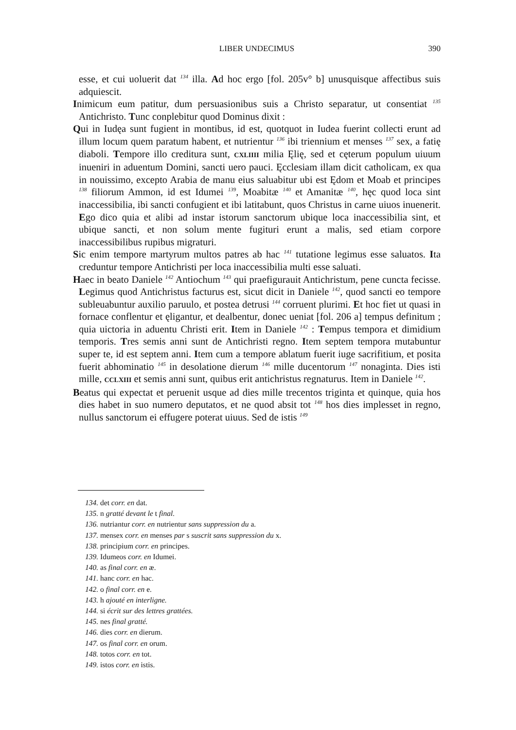LIBER UNDECIMUS
390
esse, et cui uoluerit dat <sup>134</sup> illa. Ad hoc ergo [fol. 205v° b] unusquisque affectibus suis adquiescit.
Inimicum eum patitur, dum persuasionibus suis a Christo separatur, ut consentiat <sup>135</sup> Antichristo. Tunc conplebitur quod Dominus dixit :
Qui in Iudęa sunt fugient in montibus, id est, quotquot in Iudea fuerint collecti erunt ad illum locum quem paratum habent, et nutrientur <sup>136</sup> ibi triennium et menses <sup>137</sup> sex, a fatię diaboli. Tempore illo creditura sunt, CXLIIII milia Ęlię, sed et cęterum populum uiuum inueniri in aduentum Domini, sancti uero pauci. Ęcclesiam illam dicit catholicam, ex qua in nouissimo, excepto Arabia de manu eius saluabitur ubi est Ędom et Moab et principes <sup>138</sup> filiorum Ammon, id est Idumei <sup>139</sup>, Moabitæ <sup>140</sup> et Amanitæ <sup>140</sup>, hęc quod loca sint inaccessibilia, ibi sancti confugient et ibi latitabunt, quos Christus in carne uiuos inuenerit. Ego dico quia et alibi ad instar istorum sanctorum ubique loca inaccessibilia sint, et ubique sancti, et non solum mente fugituri erunt a malis, sed etiam corpore inaccessibilibus rupibus migraturi.
Sic enim tempore martyrum multos patres ab hac <sup>141</sup> tutatione legimus esse saluatos. Ita creduntur tempore Antichristi per loca inaccessibilia multi esse saluati.
Haec in beato Daniele <sup>142</sup> Antiochum <sup>143</sup> qui praefigurauit Antichristum, pene cuncta fecisse. Legimus quod Antichristus facturus est, sicut dicit in Daniele <sup>142</sup>, quod sancti eo tempore subleuabuntur auxilio paruulo, et postea detrusi <sup>144</sup> corruent plurimi. Et hoc fiet ut quasi in fornace conflentur et ęligantur, et dealbentur, donec ueniat [fol. 206 a] tempus definitum ; quia uictoria in aduentu Christi erit. Item in Daniele <sup>142</sup> : Tempus tempora et dimidium temporis. Tres semis anni sunt de Antichristi regno. Item septem tempora mutabuntur super te, id est septem anni. Item cum a tempore ablatum fuerit iuge sacrifitium, et posita fuerit abhominatio <sup>145</sup> in desolatione dierum <sup>146</sup> mille ducentorum <sup>147</sup> nonaginta. Dies isti mille, CCLXIII et semis anni sunt, quibus erit antichristus regnaturus. Item in Daniele <sup>142</sup>.
Beatus qui expectat et peruenit usque ad dies mille trecentos triginta et quinque, quia hos dies habet in suo numero deputatos, et ne quod absit tot <sup>148</sup> hos dies implesset in regno, nullus sanctorum ei effugere poterat uiuus. Sed de istis <sup>149</sup>
134. det corr. en dat.
135. n gratté devant le t final.
136. nutriantur corr. en nutrientur sans suppression du a.
137. mensex corr. en menses par s suscrit sans suppression du x.
138. principium corr. en principes.
139. Idumeos corr. en Idumei.
140. as final corr. en æ.
141. hanc corr. en hac.
142. o final corr. en e.
143. h ajouté en interligne.
144. si écrit sur des lettres grattées.
145. nes final gratté.
146. dies corr. en dierum.
147. os final corr. en orum.
148. totos corr. en tot.
149. istos corr. en istis.